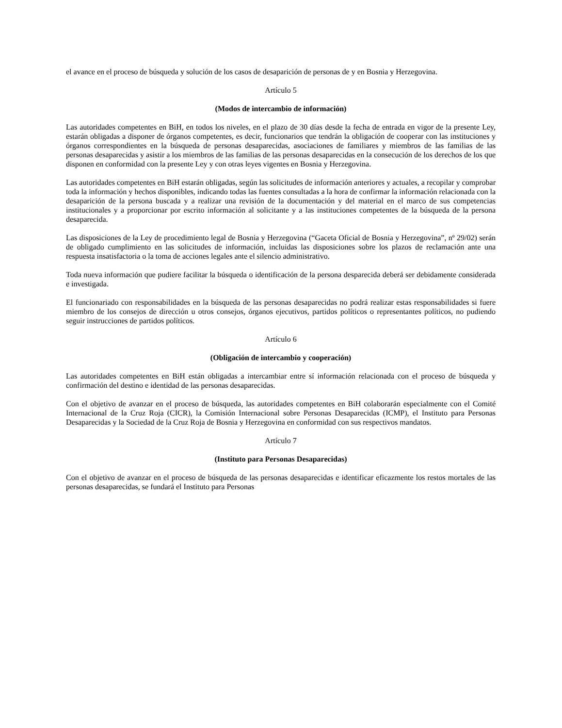el avance en el proceso de búsqueda y solución de los casos de desaparición de personas de y en Bosnia y Herzegovina.
Artículo 5
(Modos de intercambio de información)
Las autoridades competentes en BiH, en todos los niveles, en el plazo de 30 días desde la fecha de entrada en vigor de la presente Ley, estarán obligadas a disponer de órganos competentes, es decir, funcionarios que tendrán la obligación de cooperar con las instituciones y órganos correspondientes en la búsqueda de personas desaparecidas, asociaciones de familiares y miembros de las familias de las personas desaparecidas y asistir a los miembros de las familias de las personas desaparecidas en la consecución de los derechos de los que disponen en conformidad con la presente Ley y con otras leyes vigentes en Bosnia y Herzegovina.
Las autoridades competentes en BiH estarán obligadas, según las solicitudes de información anteriores y actuales, a recopilar y comprobar toda la información y hechos disponibles, indicando todas las fuentes consultadas a la hora de confirmar la información relacionada con la desaparición de la persona buscada y a realizar una revisión de la documentación y del material en el marco de sus competencias institucionales y a proporcionar por escrito información al solicitante y a las instituciones competentes de la búsqueda de la persona desaparecida.
Las disposiciones de la Ley de procedimiento legal de Bosnia y Herzegovina (“Gaceta Oficial de Bosnia y Herzegovina”, nº 29/02) serán de obligado cumplimiento en las solicitudes de información, incluidas las disposiciones sobre los plazos de reclamación ante una respuesta insatisfactoria o la toma de acciones legales ante el silencio administrativo.
Toda nueva información que pudiere facilitar la búsqueda o identificación de la persona desparecida deberá ser debidamente considerada e investigada.
El funcionariado con responsabilidades en la búsqueda de las personas desaparecidas no podrá realizar estas responsabilidades si fuere miembro de los consejos de dirección u otros consejos, órganos ejecutivos, partidos políticos o representantes políticos, no pudiendo seguir instrucciones de partidos políticos.
Artículo 6
(Obligación de intercambio y cooperación)
Las autoridades competentes en BiH están obligadas a intercambiar entre sí información relacionada con el proceso de búsqueda y confirmación del destino e identidad de las personas desaparecidas.
Con el objetivo de avanzar en el proceso de búsqueda, las autoridades competentes en BiH colaborarán especialmente con el Comité Internacional de la Cruz Roja (CICR), la Comisión Internacional sobre Personas Desaparecidas (ICMP), el Instituto para Personas Desaparecidas y la Sociedad de la Cruz Roja de Bosnia y Herzegovina en conformidad con sus respectivos mandatos.
Artículo 7
(Instituto para Personas Desaparecidas)
Con el objetivo de avanzar en el proceso de búsqueda de las personas desaparecidas e identificar eficazmente los restos mortales de las personas desaparecidas, se fundará el Instituto para Personas